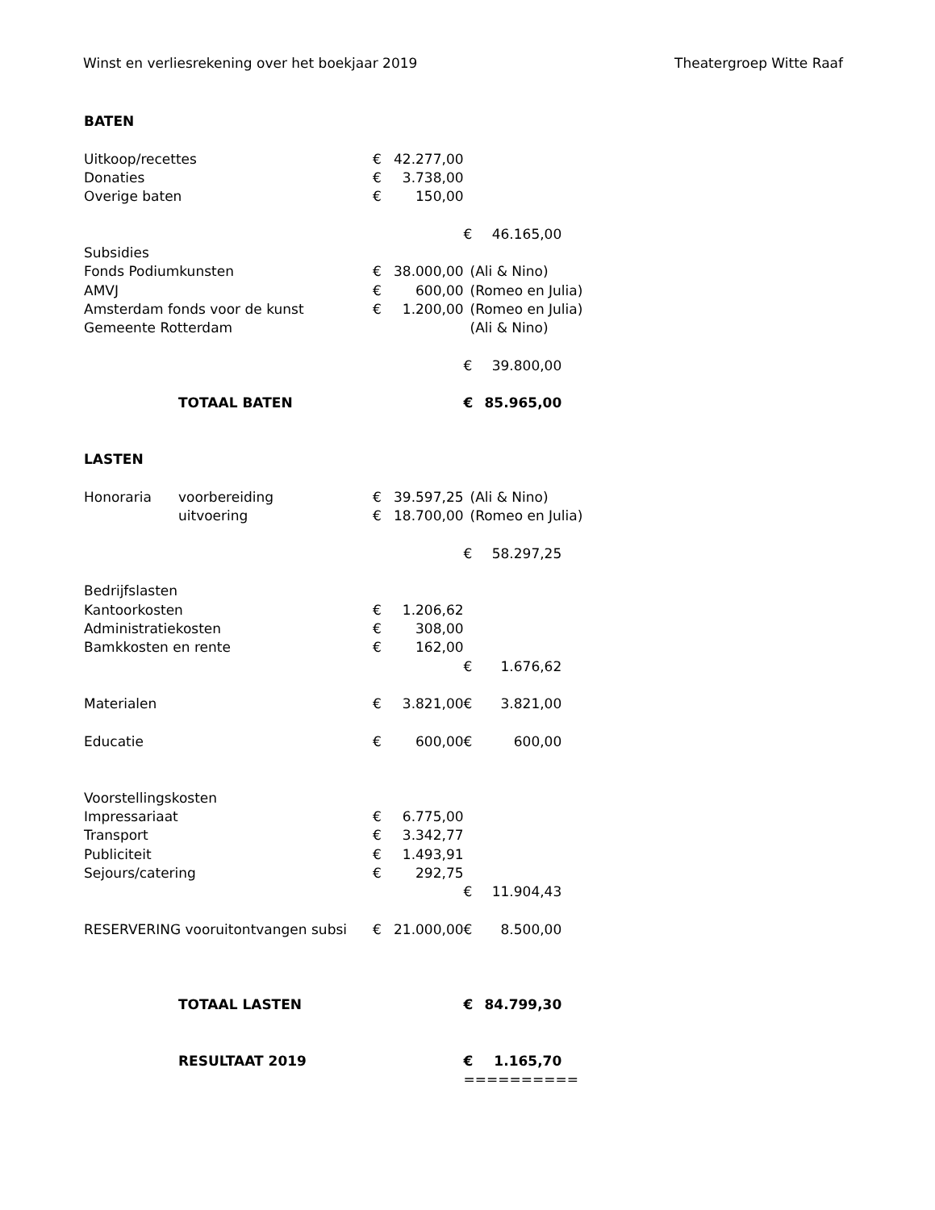Winst en verliesrekening over het boekjaar 2019 Theatergroep Witte Raaf
| BATEN | | | | | | |
| Uitkoop/recettes | | € | 42.277,00 | | | |
| Donaties | | € | 3.738,00 | | | |
| Overige baten | | € | 150,00 | | | |
| | | | | € | 46.165,00 | |
| Subsidies | | | | | | |
| Fonds Podiumkunsten | | € | 38.000,00 | (Ali & Nino) | | |
| AMVJ | | € | 600,00 | (Romeo en Julia) | | |
| Amsterdam fonds voor de kunst | | € | 1.200,00 | (Romeo en Julia) | | |
| Gemeente Rotterdam | | | | (Ali & Nino) | | |
| | | | | € | 39.800,00 | |
| | TOTAAL BATEN | | | € | 85.965,00 | |
| LASTEN | | | | | | |
| Honoraria | voorbereiding | € | 39.597,25 | (Ali & Nino) | | |
| | uitvoering | € | 18.700,00 | (Romeo en Julia) | | |
| | | | | € | 58.297,25 | |
| Bedrijfslasten | | | | | | |
| Kantoorkosten | | € | 1.206,62 | | | |
| Administratiekosten | | € | 308,00 | | | |
| Bamkkosten en rente | | € | 162,00 | | | |
| | | | | € | 1.676,62 | |
| Materialen | | € | 3.821,00 | € | 3.821,00 | |
| Educatie | | € | 600,00 | € | 600,00 | |
| Voorstellingskosten | | | | | | |
| Impressariaat | | € | 6.775,00 | | | |
| Transport | | € | 3.342,77 | | | |
| Publiciteit | | € | 1.493,91 | | | |
| Sejours/catering | | € | 292,75 | | | |
| | | | | € | 11.904,43 | |
| RESERVERING vooruitontvangen subsi | | € | 21.000,00 | € | 8.500,00 | |
| | TOTAAL LASTEN | | | € | 84.799,30 | |
| | RESULTAAT 2019 | | | € | 1.165,70 | |
| | | | | ========== | | |